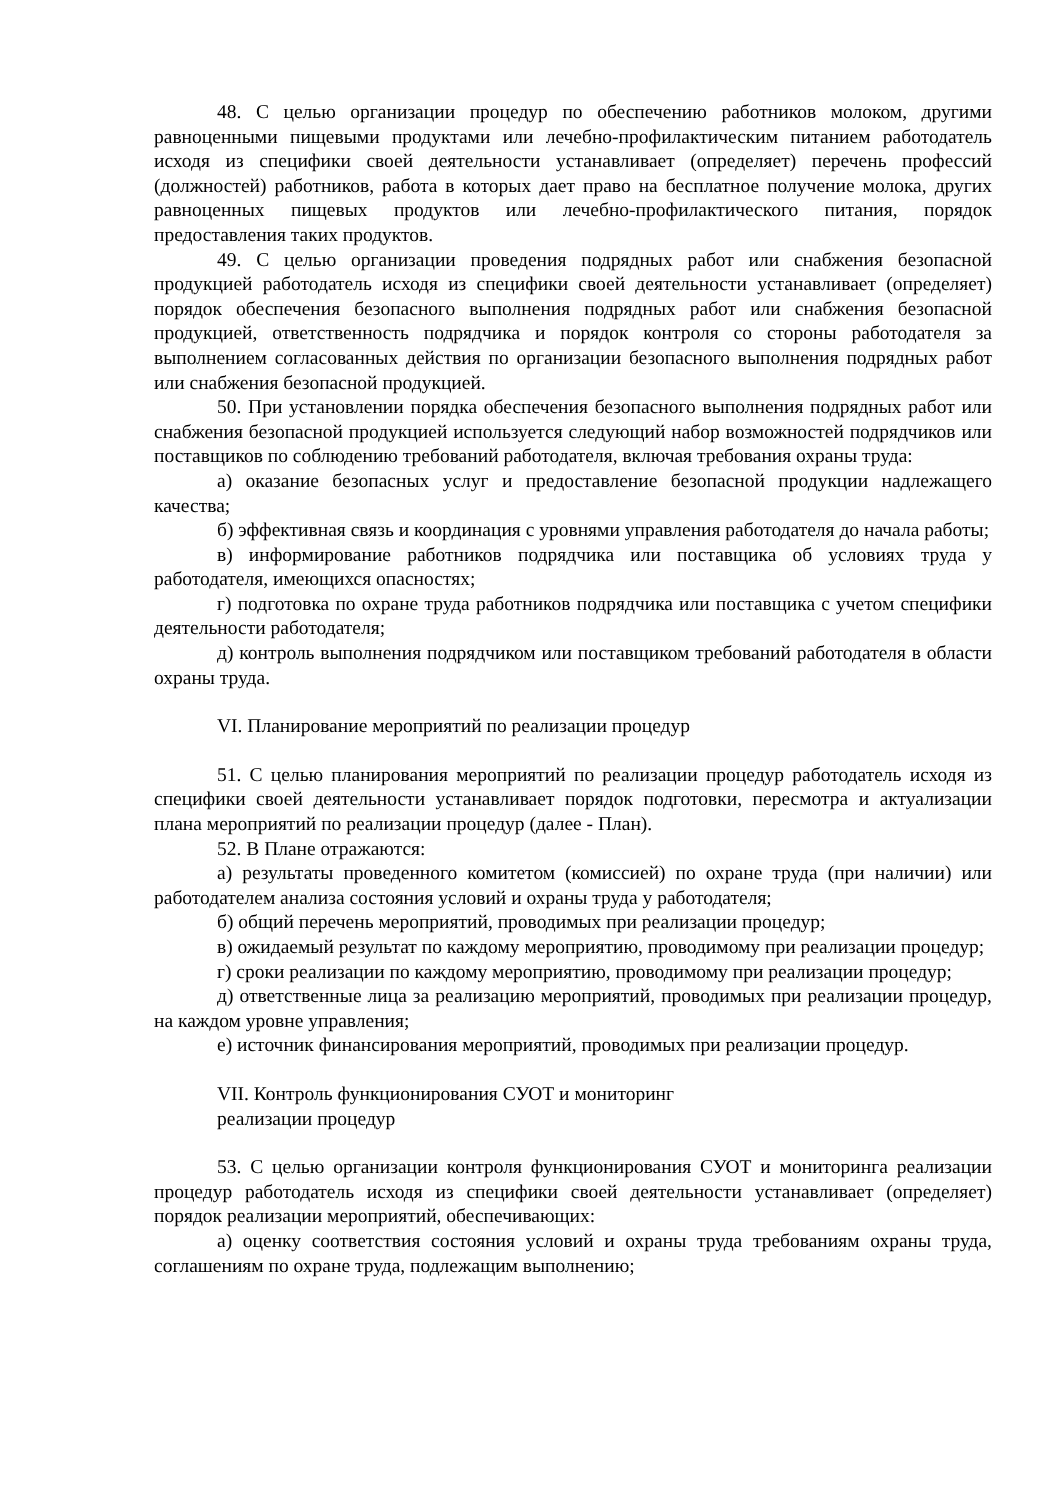48. С целью организации процедур по обеспечению работников молоком, другими равноценными пищевыми продуктами или лечебно-профилактическим питанием работодатель исходя из специфики своей деятельности устанавливает (определяет) перечень профессий (должностей) работников, работа в которых дает право на бесплатное получение молока, других равноценных пищевых продуктов или лечебно-профилактического питания, порядок предоставления таких продуктов.
49. С целью организации проведения подрядных работ или снабжения безопасной продукцией работодатель исходя из специфики своей деятельности устанавливает (определяет) порядок обеспечения безопасного выполнения подрядных работ или снабжения безопасной продукцией, ответственность подрядчика и порядок контроля со стороны работодателя за выполнением согласованных действия по организации безопасного выполнения подрядных работ или снабжения безопасной продукцией.
50. При установлении порядка обеспечения безопасного выполнения подрядных работ или снабжения безопасной продукцией используется следующий набор возможностей подрядчиков или поставщиков по соблюдению требований работодателя, включая требования охраны труда:
а) оказание безопасных услуг и предоставление безопасной продукции надлежащего качества;
б) эффективная связь и координация с уровнями управления работодателя до начала работы;
в) информирование работников подрядчика или поставщика об условиях труда у работодателя, имеющихся опасностях;
г) подготовка по охране труда работников подрядчика или поставщика с учетом специфики деятельности работодателя;
д) контроль выполнения подрядчиком или поставщиком требований работодателя в области охраны труда.
VI. Планирование мероприятий по реализации процедур
51. С целью планирования мероприятий по реализации процедур работодатель исходя из специфики своей деятельности устанавливает порядок подготовки, пересмотра и актуализации плана мероприятий по реализации процедур (далее - План).
52. В Плане отражаются:
а) результаты проведенного комитетом (комиссией) по охране труда (при наличии) или работодателем анализа состояния условий и охраны труда у работодателя;
б) общий перечень мероприятий, проводимых при реализации процедур;
в) ожидаемый результат по каждому мероприятию, проводимому при реализации процедур;
г) сроки реализации по каждому мероприятию, проводимому при реализации процедур;
д) ответственные лица за реализацию мероприятий, проводимых при реализации процедур, на каждом уровне управления;
е) источник финансирования мероприятий, проводимых при реализации процедур.
VII. Контроль функционирования СУОТ и мониторинг
реализации процедур
53. С целью организации контроля функционирования СУОТ и мониторинга реализации процедур работодатель исходя из специфики своей деятельности устанавливает (определяет) порядок реализации мероприятий, обеспечивающих:
а) оценку соответствия состояния условий и охраны труда требованиям охраны труда, соглашениям по охране труда, подлежащим выполнению;